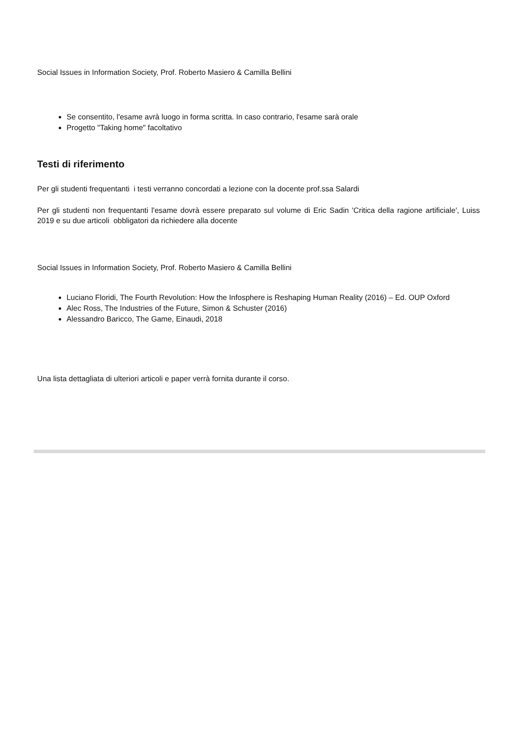Social Issues in Information Society, Prof. Roberto Masiero & Camilla Bellini
Se consentito, l'esame avrà luogo in forma scritta. In caso contrario, l'esame sarà orale
Progetto "Taking home" facoltativo
Testi di riferimento
Per gli studenti frequentanti i testi verranno concordati a lezione con la docente prof.ssa Salardi
Per gli studenti non frequentanti l'esame dovrà essere preparato sul volume di Eric Sadin 'Critica della ragione artificiale', Luiss 2019 e su due articoli obbligatori da richiedere alla docente
Social Issues in Information Society, Prof. Roberto Masiero & Camilla Bellini
Luciano Floridi, The Fourth Revolution: How the Infosphere is Reshaping Human Reality (2016) – Ed. OUP Oxford
Alec Ross, The Industries of the Future, Simon & Schuster (2016)
Alessandro Baricco, The Game, Einaudi, 2018
Una lista dettagliata di ulteriori articoli e paper verrà fornita durante il corso.